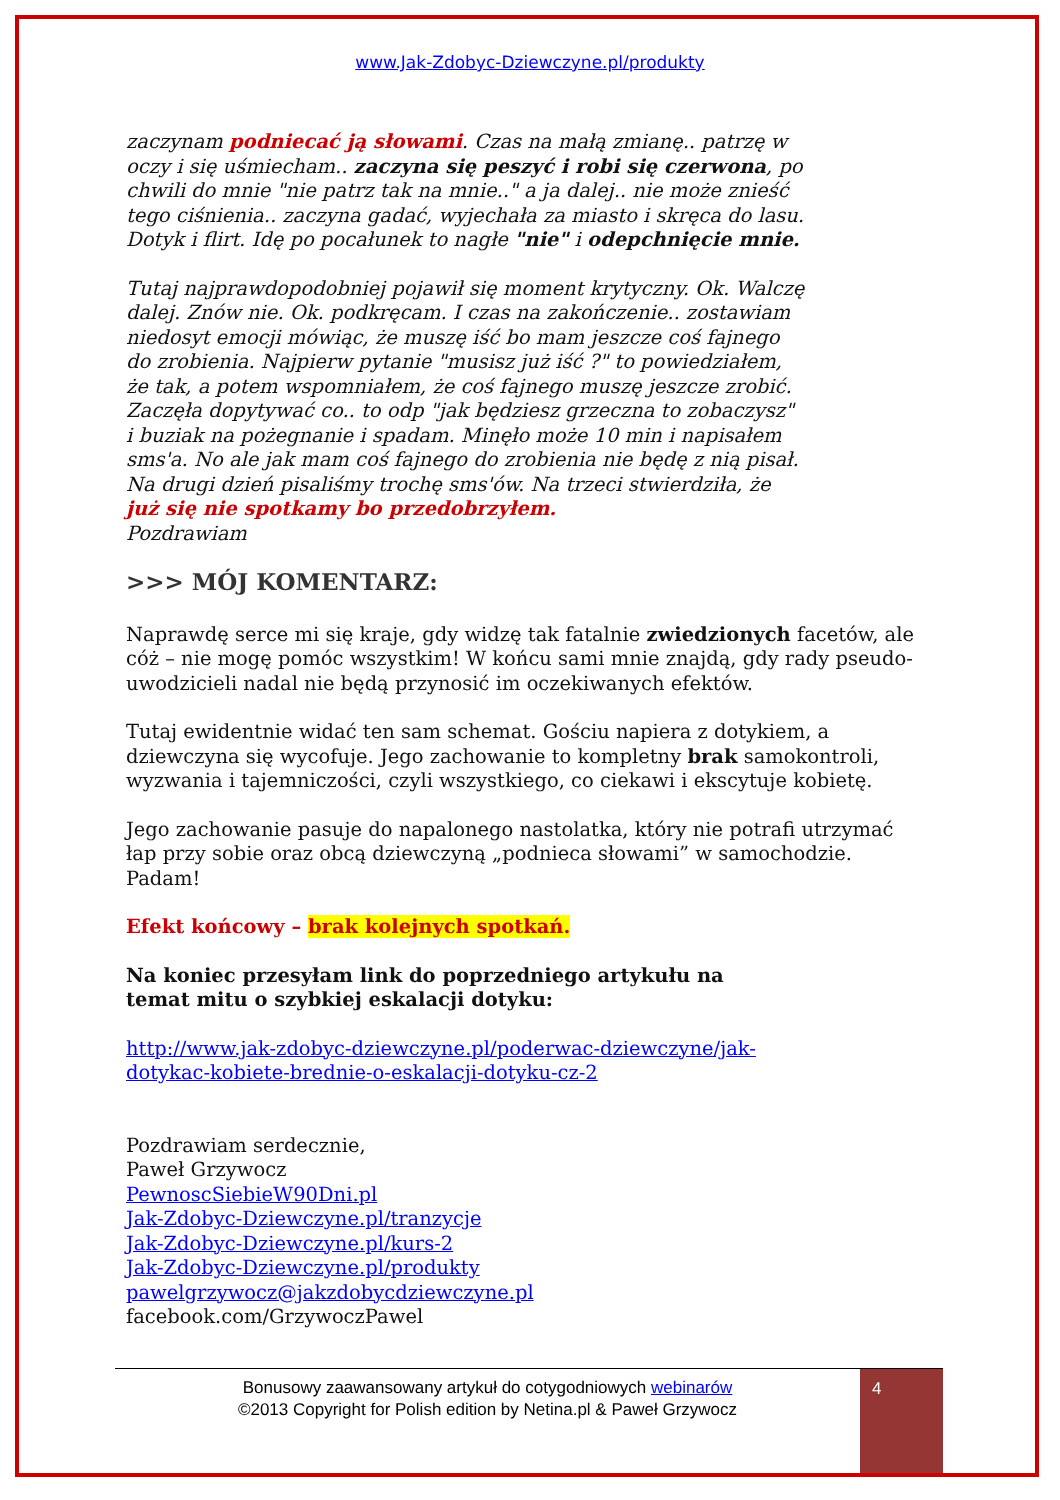www.Jak-Zdobyc-Dziewczyne.pl/produkty
zaczynam podniecać ją słowami. Czas na małą zmianę.. patrzę w oczy i się uśmiecham.. zaczyna się peszyć i robi się czerwona, po chwili do mnie "nie patrz tak na mnie.." a ja dalej.. nie może znieść tego ciśnienia.. zaczyna gadać, wyjechała za miasto i skręca do lasu. Dotyk i flirt. Idę po pocałunek to nagłe "nie" i odepchnięcie mnie.
Tutaj najprawdopodobniej pojawił się moment krytyczny. Ok. Walczę dalej. Znów nie. Ok. podkręcam. I czas na zakończenie.. zostawiam niedosyt emocji mówiąc, że muszę iść bo mam jeszcze coś fajnego do zrobienia. Najpierw pytanie "musisz już iść ?" to powiedziałem, że tak, a potem wspomniałem, że coś fajnego muszę jeszcze zrobić. Zaczęła dopytywać co.. to odp "jak będziesz grzeczna to zobaczysz" i buziak na pożegnanie i spadam. Minęło może 10 min i napisałem sms'a. No ale jak mam coś fajnego do zrobienia nie będę z nią pisał. Na drugi dzień pisaliśmy trochę sms'ów. Na trzeci stwierdziła, że już się nie spotkamy bo przedobrzyłem.
Pozdrawiam
>>> MÓJ KOMENTARZ:
Naprawdę serce mi się kraje, gdy widzę tak fatalnie zwiedzionych facetów, ale cóż – nie mogę pomóc wszystkim! W końcu sami mnie znajdą, gdy rady pseudo-uwodzicieli nadal nie będą przynosić im oczekiwanych efektów.
Tutaj ewidentnie widać ten sam schemat. Gościu napiera z dotykiem, a dziewczyna się wycofuje. Jego zachowanie to kompletny brak samokontroli, wyzwania i tajemniczości, czyli wszystkiego, co ciekawi i ekscytuje kobietę.
Jego zachowanie pasuje do napalonego nastolatka, który nie potrafi utrzymać łap przy sobie oraz obcą dziewczyną „podnieca słowami” w samochodzie. Padam!
Efekt końcowy – brak kolejnych spotkań.
Na koniec przesyłam link do poprzedniego artykułu na temat mitu o szybkiej eskalacji dotyku:
http://www.jak-zdobyc-dziewczyne.pl/poderwac-dziewczyne/jak-dotykac-kobiete-brednie-o-eskalacji-dotyku-cz-2
Pozdrawiam serdecznie,
Paweł Grzywocz
PewnoscSiebieW90Dni.pl
Jak-Zdobyc-Dziewczyne.pl/tranzycje
Jak-Zdobyc-Dziewczyne.pl/kurs-2
Jak-Zdobyc-Dziewczyne.pl/produkty
pawelgrzywocz@jakzdobycdziewczyne.pl
facebook.com/GrzywoczPawel
Bonusowy zaawansowany artykuł do cotygodniowych webinarów
©2013 Copyright for Polish edition by Netina.pl & Paweł Grzywocz
4